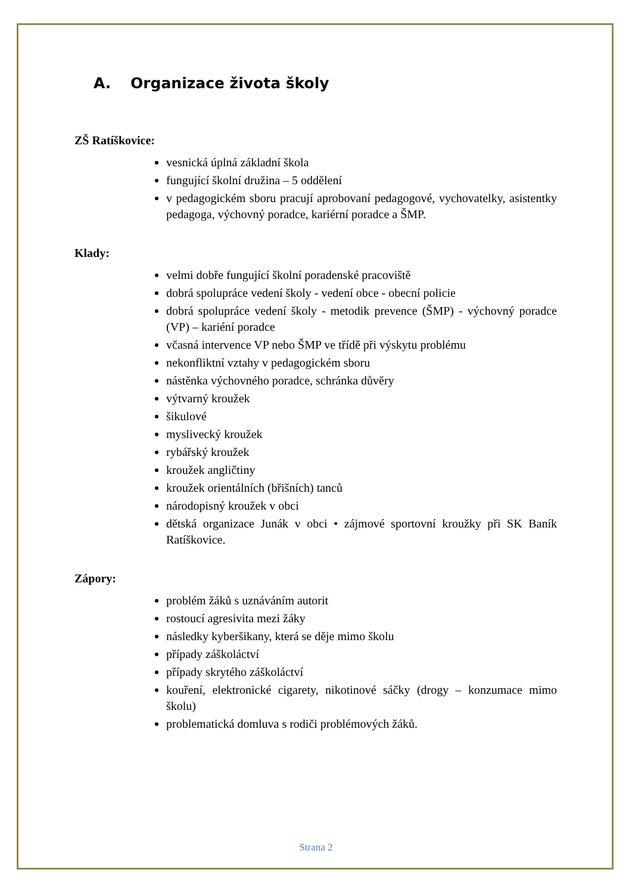A. Organizace života školy
ZŠ Ratíškovice:
vesnická úplná základní škola
fungující školní družina – 5 oddělení
v pedagogickém sboru pracují aprobovaní pedagogové, vychovatelky, asistentky pedagoga, výchovný poradce, kariérní poradce a ŠMP.
Klady:
velmi dobře fungující školní poradenské pracoviště
dobrá spolupráce vedení školy - vedení obce - obecní policie
dobrá spolupráce vedení školy - metodik prevence (ŠMP) - výchovný poradce (VP) – kariéní poradce
včasná intervence VP nebo ŠMP ve třídě při výskytu problému
nekonfliktní vztahy v pedagogickém sboru
nástěnka výchovného poradce, schránka důvěry
výtvarný kroužek
šikulové
myslivecký kroužek
rybářský kroužek
kroužek angličtiny
kroužek orientálních (břišních) tanců
národopisný kroužek v obci
dětská organizace Junák v obci • zájmové sportovní kroužky při SK Baník Ratíškovice.
Zápory:
problém žáků s uznáváním autorit
rostoucí agresivita mezi žáky
následky kyberšikany, která se děje mimo školu
případy záškoláctví
případy skrytého záškoláctví
kouření, elektronické cigarety, nikotinové sáčky (drogy – konzumace mimo školu)
problematická domluva s rodiči problémových žáků.
Strana 2